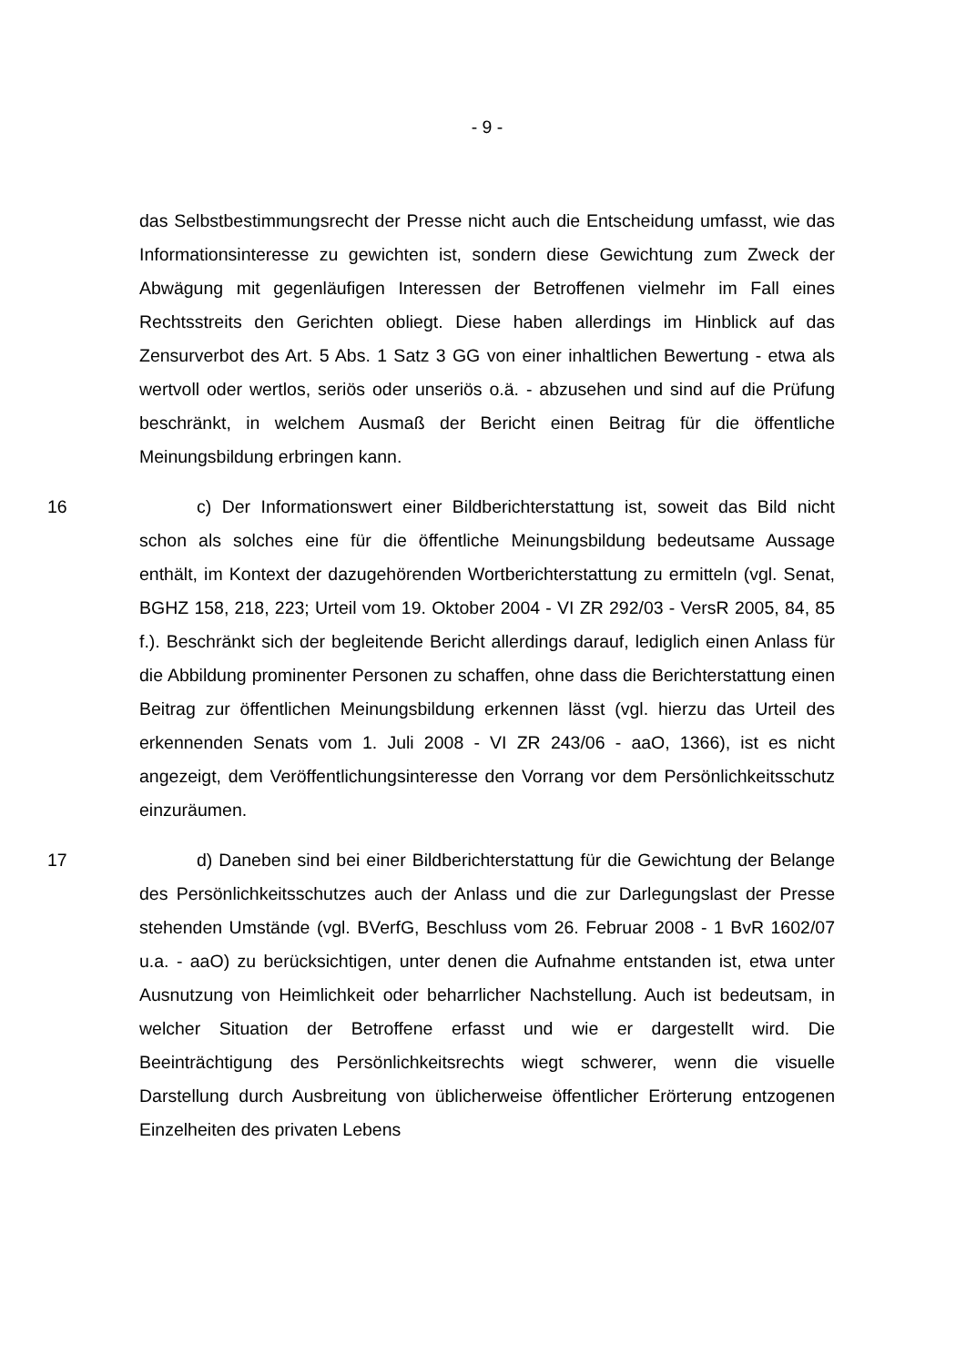- 9 -
das Selbstbestimmungsrecht der Presse nicht auch die Entscheidung umfasst, wie das Informationsinteresse zu gewichten ist, sondern diese Gewichtung zum Zweck der Abwägung mit gegenläufigen Interessen der Betroffenen vielmehr im Fall eines Rechtsstreits den Gerichten obliegt. Diese haben allerdings im Hinblick auf das Zensurverbot des Art. 5 Abs. 1 Satz 3 GG von einer inhaltlichen Bewertung - etwa als wertvoll oder wertlos, seriös oder unseriös o.ä. - abzusehen und sind auf die Prüfung beschränkt, in welchem Ausmaß der Bericht einen Beitrag für die öffentliche Meinungsbildung erbringen kann.
16 c) Der Informationswert einer Bildberichterstattung ist, soweit das Bild nicht schon als solches eine für die öffentliche Meinungsbildung bedeutsame Aussage enthält, im Kontext der dazugehörenden Wortberichterstattung zu ermitteln (vgl. Senat, BGHZ 158, 218, 223; Urteil vom 19. Oktober 2004 - VI ZR 292/03 - VersR 2005, 84, 85 f.). Beschränkt sich der begleitende Bericht allerdings darauf, lediglich einen Anlass für die Abbildung prominenter Personen zu schaffen, ohne dass die Berichterstattung einen Beitrag zur öffentlichen Meinungsbildung erkennen lässt (vgl. hierzu das Urteil des erkennenden Senats vom 1. Juli 2008 - VI ZR 243/06 - aaO, 1366), ist es nicht angezeigt, dem Veröffentlichungsinteresse den Vorrang vor dem Persönlichkeitsschutz einzuräumen.
17 d) Daneben sind bei einer Bildberichterstattung für die Gewichtung der Belange des Persönlichkeitsschutzes auch der Anlass und die zur Darlegungslast der Presse stehenden Umstände (vgl. BVerfG, Beschluss vom 26. Februar 2008 - 1 BvR 1602/07 u.a. - aaO) zu berücksichtigen, unter denen die Aufnahme entstanden ist, etwa unter Ausnutzung von Heimlichkeit oder beharrlicher Nachstellung. Auch ist bedeutsam, in welcher Situation der Betroffene erfasst und wie er dargestellt wird. Die Beeinträchtigung des Persönlichkeitsrechts wiegt schwerer, wenn die visuelle Darstellung durch Ausbreitung von üblicherweise öffentlicher Erörterung entzogenen Einzelheiten des privaten Lebens